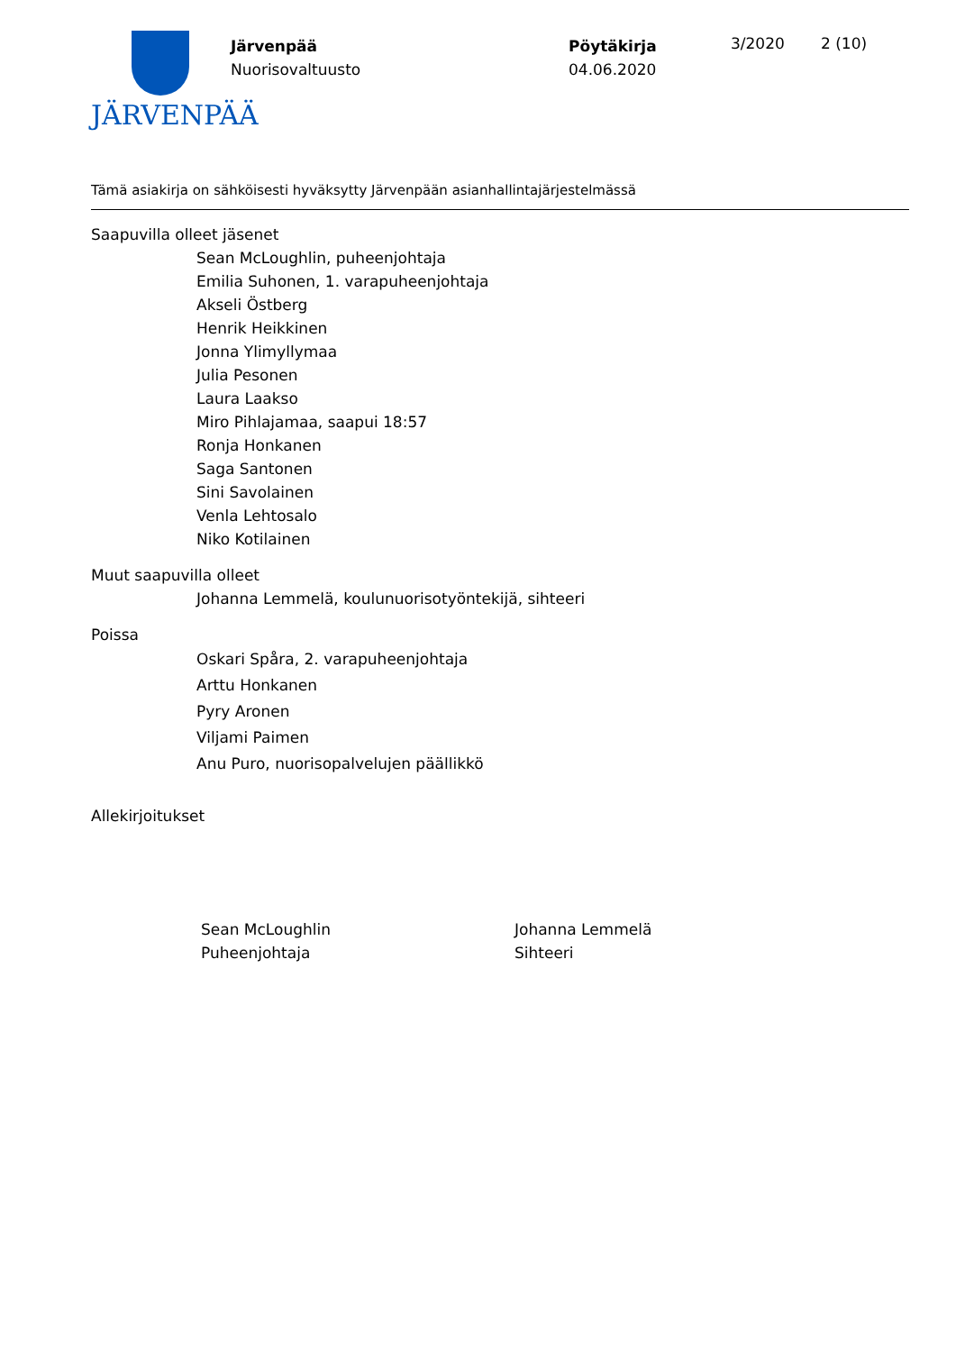JÄRVENPÄÄ
Järvenpää
Nuorisovaltuusto
Pöytäkirja
04.06.2020
3/2020 2 (10)
Tämä asiakirja on sähköisesti hyväksytty Järvenpään asianhallintajärjestelmässä
Saapuvilla olleet jäsenet
Sean McLoughlin, puheenjohtaja
Emilia Suhonen, 1. varapuheenjohtaja
Akseli Östberg
Henrik Heikkinen
Jonna Ylimyllymaa
Julia Pesonen
Laura Laakso
Miro Pihlajamaa, saapui 18:57
Ronja Honkanen
Saga Santonen
Sini Savolainen
Venla Lehtosalo
Niko Kotilainen
Muut saapuvilla olleet
Johanna Lemmelä, koulunuorisotyöntekijä, sihteeri
Poissa
Oskari Spåra, 2. varapuheenjohtaja
Arttu Honkanen
Pyry Aronen
Viljami Paimen
Anu Puro, nuorisopalvelujen päällikkö
Allekirjoitukset
Sean McLoughlin
Puheenjohtaja
Johanna Lemmelä
Sihteeri